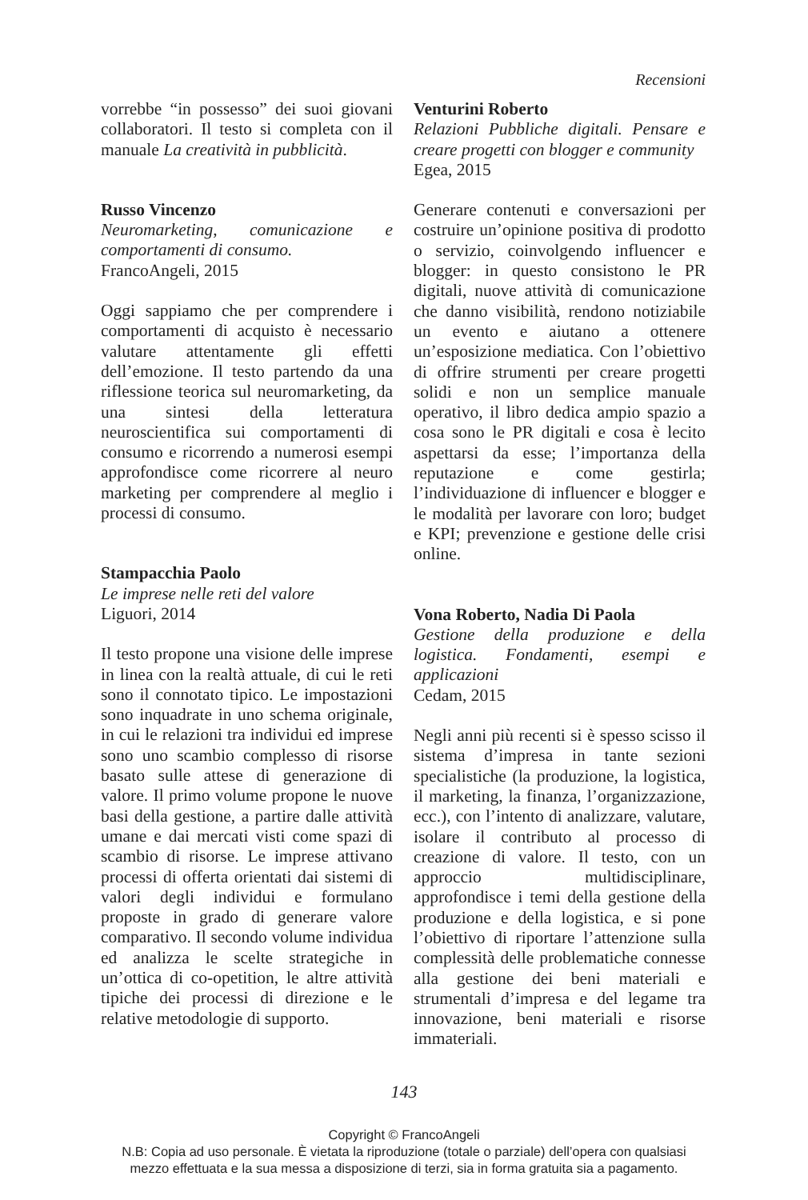Recensioni
vorrebbe “in possesso” dei suoi giovani collaboratori. Il testo si completa con il manuale La creatività in pubblicità.
Russo Vincenzo
Neuromarketing, comunicazione e comportamenti di consumo.
FrancoAngeli, 2015
Oggi sappiamo che per comprendere i comportamenti di acquisto è necessario valutare attentamente gli effetti dell’emozione. Il testo partendo da una riflessione teorica sul neuromarketing, da una sintesi della letteratura neuroscientifica sui comportamenti di consumo e ricorrendo a numerosi esempi approfondisce come ricorrere al neuro marketing per comprendere al meglio i processi di consumo.
Stampacchia Paolo
Le imprese nelle reti del valore
Liguori, 2014
Il testo propone una visione delle imprese in linea con la realtà attuale, di cui le reti sono il connotato tipico. Le impostazioni sono inquadrate in uno schema originale, in cui le relazioni tra individui ed imprese sono uno scambio complesso di risorse basato sulle attese di generazione di valore. Il primo volume propone le nuove basi della gestione, a partire dalle attività umane e dai mercati visti come spazi di scambio di risorse. Le imprese attivano processi di offerta orientati dai sistemi di valori degli individui e formulano proposte in grado di generare valore comparativo. Il secondo volume individua ed analizza le scelte strategiche in un’ottica di co-opetition, le altre attività tipiche dei processi di direzione e le relative metodologie di supporto.
Venturini Roberto
Relazioni Pubbliche digitali. Pensare e creare progetti con blogger e community
Egea, 2015
Generare contenuti e conversazioni per costruire un’opinione positiva di prodotto o servizio, coinvolgendo influencer e blogger: in questo consistono le PR digitali, nuove attività di comunicazione che danno visibilità, rendono notiziabile un evento e aiutano a ottenere un’esposizione mediatica. Con l’obiettivo di offrire strumenti per creare progetti solidi e non un semplice manuale operativo, il libro dedica ampio spazio a cosa sono le PR digitali e cosa è lecito aspettarsi da esse; l’importanza della reputazione e come gestirla; l’individuazione di influencer e blogger e le modalità per lavorare con loro; budget e KPI; prevenzione e gestione delle crisi online.
Vona Roberto, Nadia Di Paola
Gestione della produzione e della logistica. Fondamenti, esempi e applicazioni
Cedam, 2015
Negli anni più recenti si è spesso scisso il sistema d’impresa in tante sezioni specialistiche (la produzione, la logistica, il marketing, la finanza, l’organizzazione, ecc.), con l’intento di analizzare, valutare, isolare il contributo al processo di creazione di valore. Il testo, con un approccio multidisciplinare, approfondisce i temi della gestione della produzione e della logistica, e si pone l’obiettivo di riportare l’attenzione sulla complessità delle problematiche connesse alla gestione dei beni materiali e strumentali d’impresa e del legame tra innovazione, beni materiali e risorse immateriali.
143
Copyright © FrancoAngeli
N.B: Copia ad uso personale. È vietata la riproduzione (totale o parziale) dell’opera con qualsiasi
mezzo effettuata e la sua messa a disposizione di terzi, sia in forma gratuita sia a pagamento.